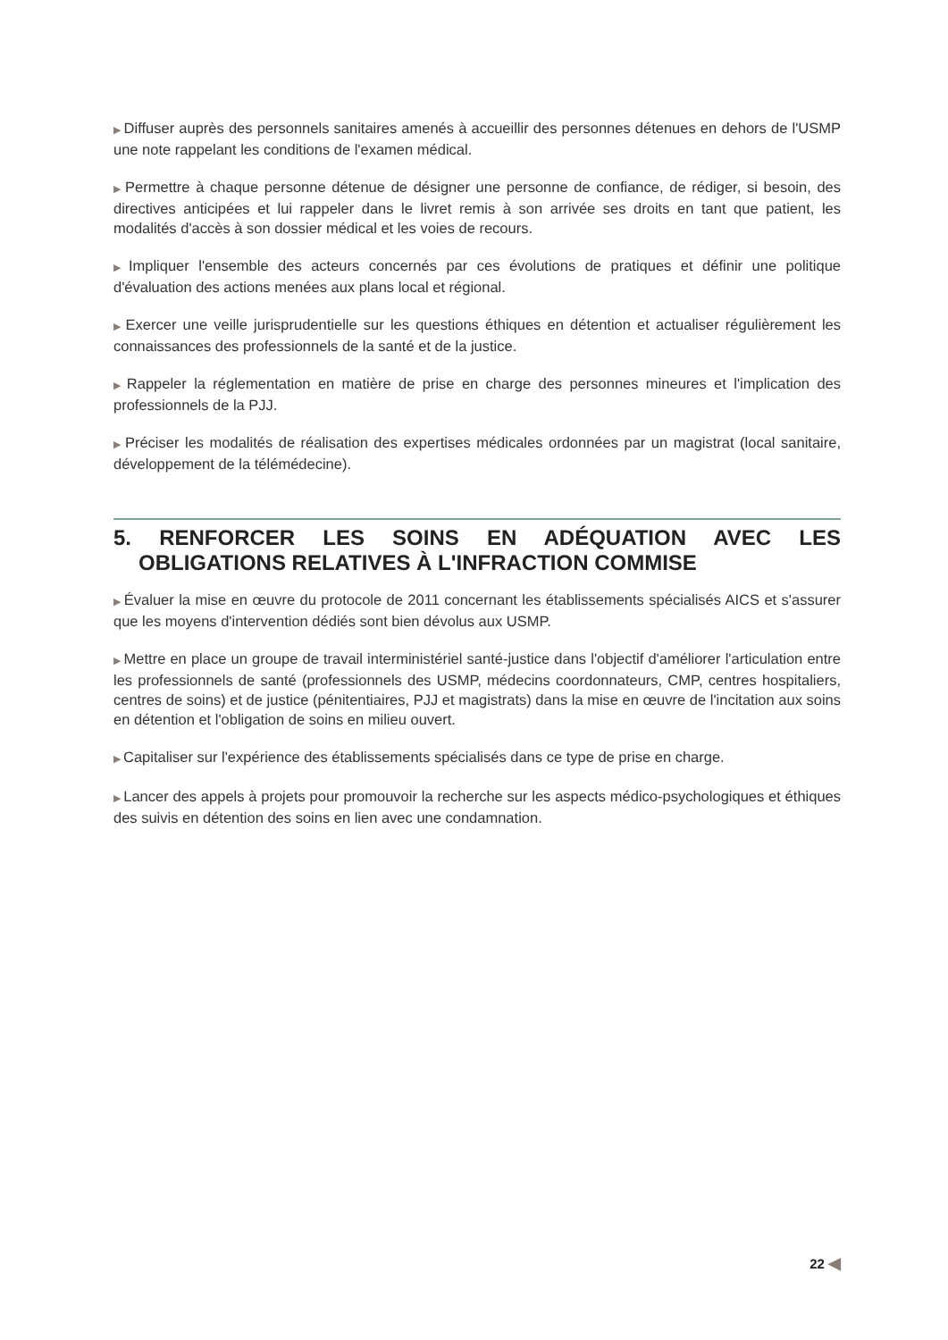▶ Diffuser auprès des personnels sanitaires amenés à accueillir des personnes détenues en dehors de l'USMP une note rappelant les conditions de l'examen médical.
▶ Permettre à chaque personne détenue de désigner une personne de confiance, de rédiger, si besoin, des directives anticipées et lui rappeler dans le livret remis à son arrivée ses droits en tant que patient, les modalités d'accès à son dossier médical et les voies de recours.
▶ Impliquer l'ensemble des acteurs concernés par ces évolutions de pratiques et définir une politique d'évaluation des actions menées aux plans local et régional.
▶ Exercer une veille jurisprudentielle sur les questions éthiques en détention et actualiser régulièrement les connaissances des professionnels de la santé et de la justice.
▶ Rappeler la réglementation en matière de prise en charge des personnes mineures et l'implication des professionnels de la PJJ.
▶ Préciser les modalités de réalisation des expertises médicales ordonnées par un magistrat (local sanitaire, développement de la télémédecine).
5. RENFORCER LES SOINS EN ADÉQUATION AVEC LES OBLIGATIONS RELATIVES À L'INFRACTION COMMISE
▶ Évaluer la mise en œuvre du protocole de 2011 concernant les établissements spécialisés AICS et s'assurer que les moyens d'intervention dédiés sont bien dévolus aux USMP.
▶ Mettre en place un groupe de travail interministériel santé-justice dans l'objectif d'améliorer l'articulation entre les professionnels de santé (professionnels des USMP, médecins coordonnateurs, CMP, centres hospitaliers, centres de soins) et de justice (pénitentiaires, PJJ et magistrats) dans la mise en œuvre de l'incitation aux soins en détention et l'obligation de soins en milieu ouvert.
▶ Capitaliser sur l'expérience des établissements spécialisés dans ce type de prise en charge.
▶ Lancer des appels à projets pour promouvoir la recherche sur les aspects médico-psychologiques et éthiques des suivis en détention des soins en lien avec une condamnation.
22 ◀